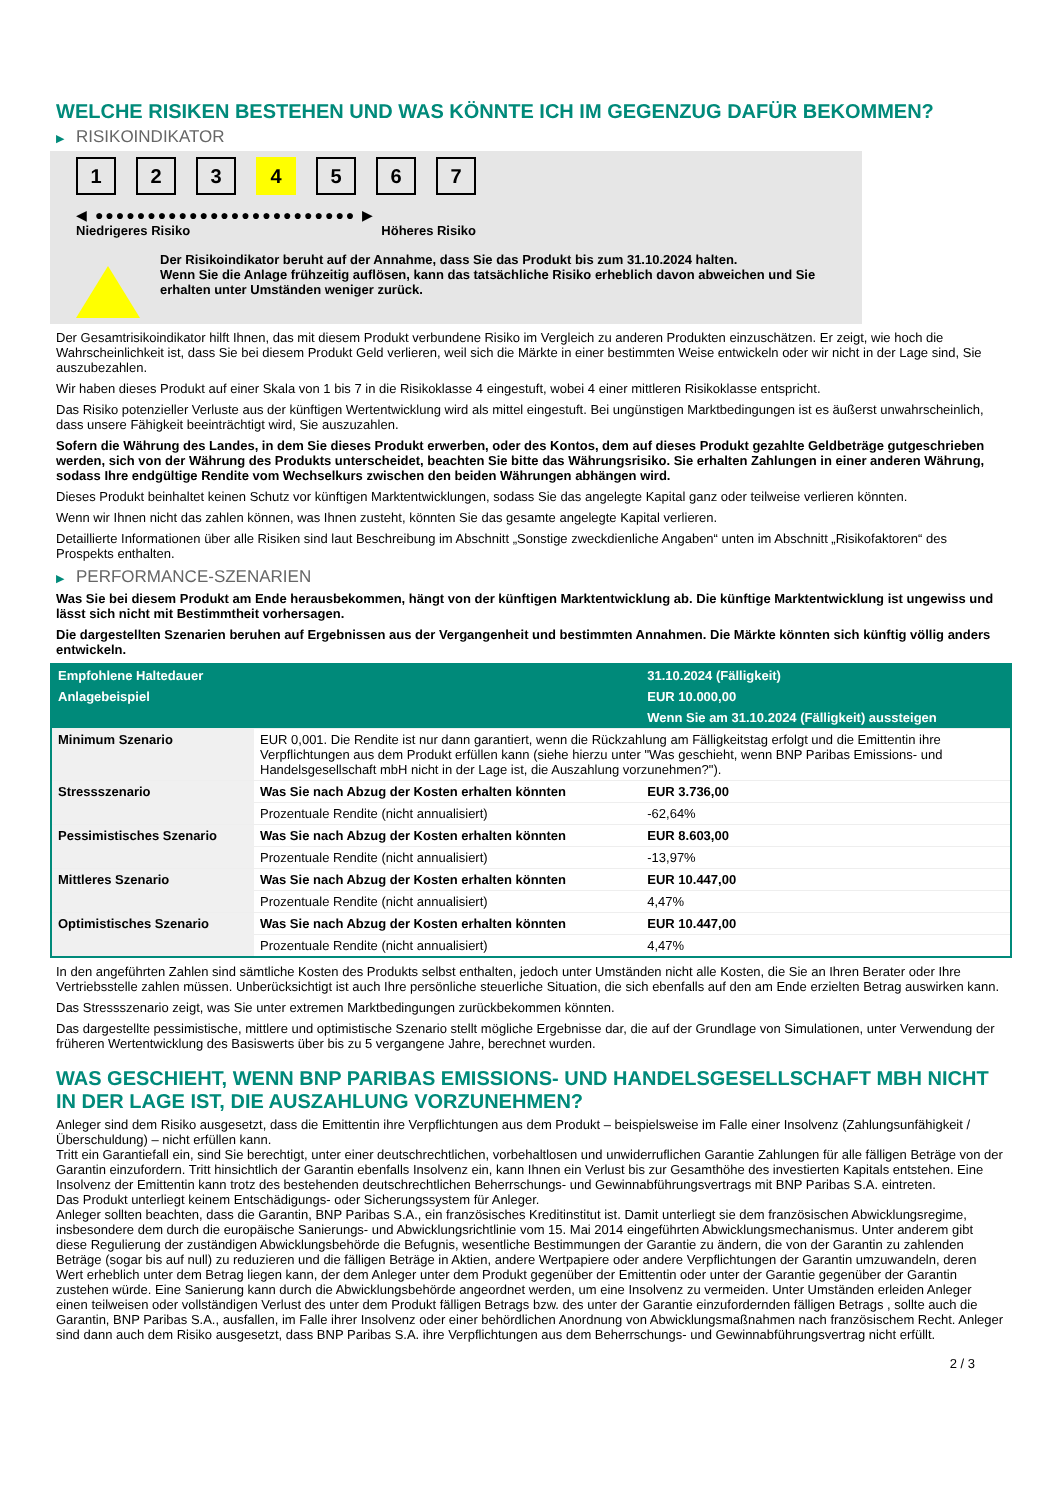WELCHE RISIKEN BESTEHEN UND WAS KÖNNTE ICH IM GEGENZUG DAFÜR BEKOMMEN?
▶ RISIKOINDIKATOR
1 2 3 4 5 6 7
◀ ●●●●●●●●●●●●●●●●●●●●●●●●● ▶
Niedrigeres Risiko Höheres Risiko
Der Risikoindikator beruht auf der Annahme, dass Sie das Produkt bis zum 31.10.2024 halten.
Wenn Sie die Anlage frühzeitig auflösen, kann das tatsächliche Risiko erheblich davon abweichen und Sie erhalten unter Umständen weniger zurück.
Der Gesamtrisikoindikator hilft Ihnen, das mit diesem Produkt verbundene Risiko im Vergleich zu anderen Produkten einzuschätzen. Er zeigt, wie hoch die Wahrscheinlichkeit ist, dass Sie bei diesem Produkt Geld verlieren, weil sich die Märkte in einer bestimmten Weise entwickeln oder wir nicht in der Lage sind, Sie auszubezahlen.
Wir haben dieses Produkt auf einer Skala von 1 bis 7 in die Risikoklasse 4 eingestuft, wobei 4 einer mittleren Risikoklasse entspricht.
Das Risiko potenzieller Verluste aus der künftigen Wertentwicklung wird als mittel eingestuft. Bei ungünstigen Marktbedingungen ist es äußerst unwahrscheinlich, dass unsere Fähigkeit beeinträchtigt wird, Sie auszuzahlen.
Sofern die Währung des Landes, in dem Sie dieses Produkt erwerben, oder des Kontos, dem auf dieses Produkt gezahlte Geldbeträge gutgeschrieben werden, sich von der Währung des Produkts unterscheidet, beachten Sie bitte das Währungsrisiko. Sie erhalten Zahlungen in einer anderen Währung, sodass Ihre endgültige Rendite vom Wechselkurs zwischen den beiden Währungen abhängen wird.
Dieses Produkt beinhaltet keinen Schutz vor künftigen Marktentwicklungen, sodass Sie das angelegte Kapital ganz oder teilweise verlieren könnten.
Wenn wir Ihnen nicht das zahlen können, was Ihnen zusteht, könnten Sie das gesamte angelegte Kapital verlieren.
Detaillierte Informationen über alle Risiken sind laut Beschreibung im Abschnitt „Sonstige zweckdienliche Angaben“ unten im Abschnitt „Risikofaktoren“ des Prospekts enthalten.
▶ PERFORMANCE-SZENARIEN
Was Sie bei diesem Produkt am Ende herausbekommen, hängt von der künftigen Marktentwicklung ab. Die künftige Marktentwicklung ist ungewiss und lässt sich nicht mit Bestimmtheit vorhersagen.
Die dargestellten Szenarien beruhen auf Ergebnissen aus der Vergangenheit und bestimmten Annahmen. Die Märkte könnten sich künftig völlig anders entwickeln.
| Empfohlene Haltedauer | | 31.10.2024 (Fälligkeit) |
| --- | --- | --- |
| Anlagebeispiel | | EUR 10.000,00 |
| | | Wenn Sie am 31.10.2024 (Fälligkeit) aussteigen |
| Minimum Szenario | EUR 0,001. Die Rendite ist nur dann garantiert, wenn die Rückzahlung am Fälligkeitstag erfolgt und die Emittentin ihre Verpflichtungen aus dem Produkt erfüllen kann (siehe hierzu unter "Was geschieht, wenn BNP Paribas Emissions- und Handelsgesellschaft mbH nicht in der Lage ist, die Auszahlung vorzunehmen?"). | |
| Stressszenario | Was Sie nach Abzug der Kosten erhalten könnten | EUR 3.736,00 |
| | Prozentuale Rendite (nicht annualisiert) | -62,64% |
| Pessimistisches Szenario | Was Sie nach Abzug der Kosten erhalten könnten | EUR 8.603,00 |
| | Prozentuale Rendite (nicht annualisiert) | -13,97% |
| Mittleres Szenario | Was Sie nach Abzug der Kosten erhalten könnten | EUR 10.447,00 |
| | Prozentuale Rendite (nicht annualisiert) | 4,47% |
| Optimistisches Szenario | Was Sie nach Abzug der Kosten erhalten könnten | EUR 10.447,00 |
| | Prozentuale Rendite (nicht annualisiert) | 4,47% |
In den angeführten Zahlen sind sämtliche Kosten des Produkts selbst enthalten, jedoch unter Umständen nicht alle Kosten, die Sie an Ihren Berater oder Ihre Vertriebsstelle zahlen müssen. Unberücksichtigt ist auch Ihre persönliche steuerliche Situation, die sich ebenfalls auf den am Ende erzielten Betrag auswirken kann.
Das Stressszenario zeigt, was Sie unter extremen Marktbedingungen zurückbekommen könnten.
Das dargestellte pessimistische, mittlere und optimistische Szenario stellt mögliche Ergebnisse dar, die auf der Grundlage von Simulationen, unter Verwendung der früheren Wertentwicklung des Basiswerts über bis zu 5 vergangene Jahre, berechnet wurden.
WAS GESCHIEHT, WENN BNP PARIBAS EMISSIONS- UND HANDELSGESELLSCHAFT MBH NICHT IN DER LAGE IST, DIE AUSZAHLUNG VORZUNEHMEN?
Anleger sind dem Risiko ausgesetzt, dass die Emittentin ihre Verpflichtungen aus dem Produkt – beispielsweise im Falle einer Insolvenz (Zahlungsunfähigkeit / Überschuldung) – nicht erfüllen kann.
Tritt ein Garantiefall ein, sind Sie berechtigt, unter einer deutschrechtlichen, vorbehaltlosen und unwiderruflichen Garantie Zahlungen für alle fälligen Beträge von der Garantin einzufordern. Tritt hinsichtlich der Garantin ebenfalls Insolvenz ein, kann Ihnen ein Verlust bis zur Gesamthöhe des investierten Kapitals entstehen. Eine Insolvenz der Emittentin kann trotz des bestehenden deutschrechtlichen Beherrschungs- und Gewinnabführungsvertrags mit BNP Paribas S.A. eintreten.
Das Produkt unterliegt keinem Entschädigungs- oder Sicherungssystem für Anleger.
Anleger sollten beachten, dass die Garantin, BNP Paribas S.A., ein französisches Kreditinstitut ist. Damit unterliegt sie dem französischen Abwicklungsregime, insbesondere dem durch die europäische Sanierungs- und Abwicklungsrichtlinie vom 15. Mai 2014 eingeführten Abwicklungsmechanismus. Unter anderem gibt diese Regulierung der zuständigen Abwicklungsbehörde die Befugnis, wesentliche Bestimmungen der Garantie zu ändern, die von der Garantin zu zahlenden Beträge (sogar bis auf null) zu reduzieren und die fälligen Beträge in Aktien, andere Wertpapiere oder andere Verpflichtungen der Garantin umzuwandeln, deren Wert erheblich unter dem Betrag liegen kann, der dem Anleger unter dem Produkt gegenüber der Emittentin oder unter der Garantie gegenüber der Garantin zustehen würde. Eine Sanierung kann durch die Abwicklungsbehörde angeordnet werden, um eine Insolvenz zu vermeiden. Unter Umständen erleiden Anleger einen teilweisen oder vollständigen Verlust des unter dem Produkt fälligen Betrags bzw. des unter der Garantie einzufordernden fälligen Betrags , sollte auch die Garantin, BNP Paribas S.A., ausfallen, im Falle ihrer Insolvenz oder einer behördlichen Anordnung von Abwicklungsmaßnahmen nach französischem Recht. Anleger sind dann auch dem Risiko ausgesetzt, dass BNP Paribas S.A. ihre Verpflichtungen aus dem Beherrschungs- und Gewinnabführungsvertrag nicht erfüllt.
2 / 3